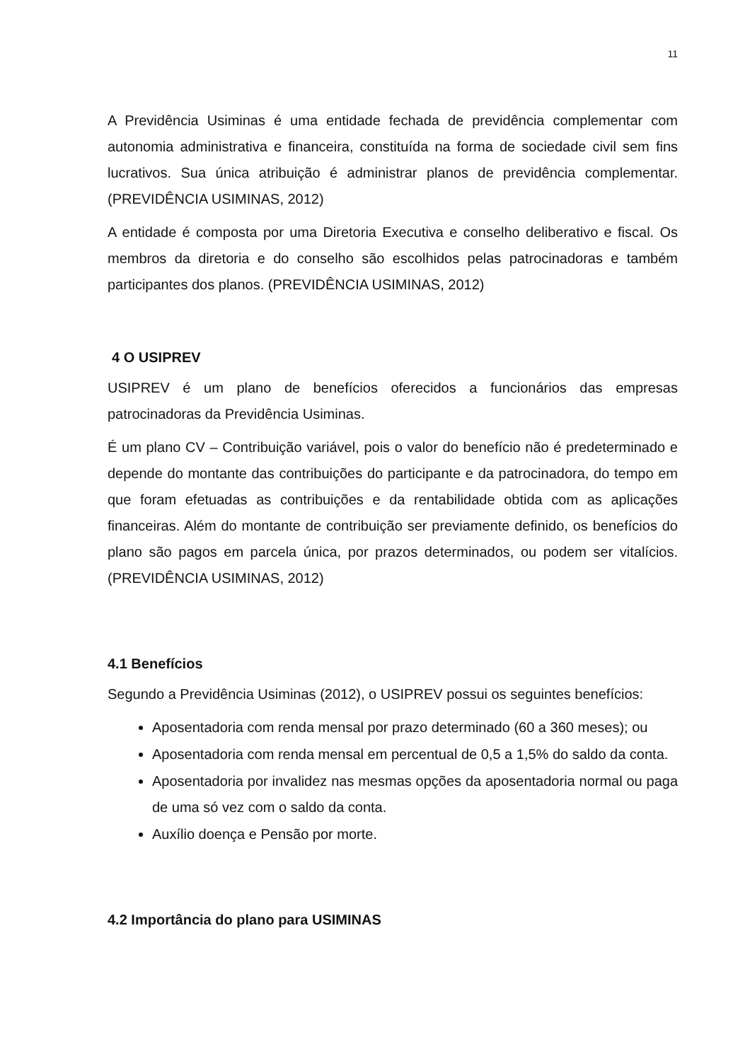11
A Previdência Usiminas é uma entidade fechada de previdência complementar com autonomia administrativa e financeira, constituída na forma de sociedade civil sem fins lucrativos. Sua única atribuição é administrar planos de previdência complementar. (PREVIDÊNCIA USIMINAS, 2012)
A entidade é composta por uma Diretoria Executiva e conselho deliberativo e fiscal. Os membros da diretoria e do conselho são escolhidos pelas patrocinadoras e também participantes dos planos. (PREVIDÊNCIA USIMINAS, 2012)
4 O USIPREV
USIPREV é um plano de benefícios oferecidos a funcionários das empresas patrocinadoras da Previdência Usiminas.
É um plano CV – Contribuição variável, pois o valor do benefício não é predeterminado e depende do montante das contribuições do participante e da patrocinadora, do tempo em que foram efetuadas as contribuições e da rentabilidade obtida com as aplicações financeiras. Além do montante de contribuição ser previamente definido, os benefícios do plano são pagos em parcela única, por prazos determinados, ou podem ser vitalícios. (PREVIDÊNCIA USIMINAS, 2012)
4.1 Benefícios
Segundo a Previdência Usiminas (2012), o USIPREV possui os seguintes benefícios:
Aposentadoria com renda mensal por prazo determinado (60 a 360 meses); ou
Aposentadoria com renda mensal em percentual de 0,5 a 1,5% do saldo da conta.
Aposentadoria por invalidez nas mesmas opções da aposentadoria normal ou paga de uma só vez com o saldo da conta.
Auxílio doença e Pensão por morte.
4.2 Importância do plano para USIMINAS